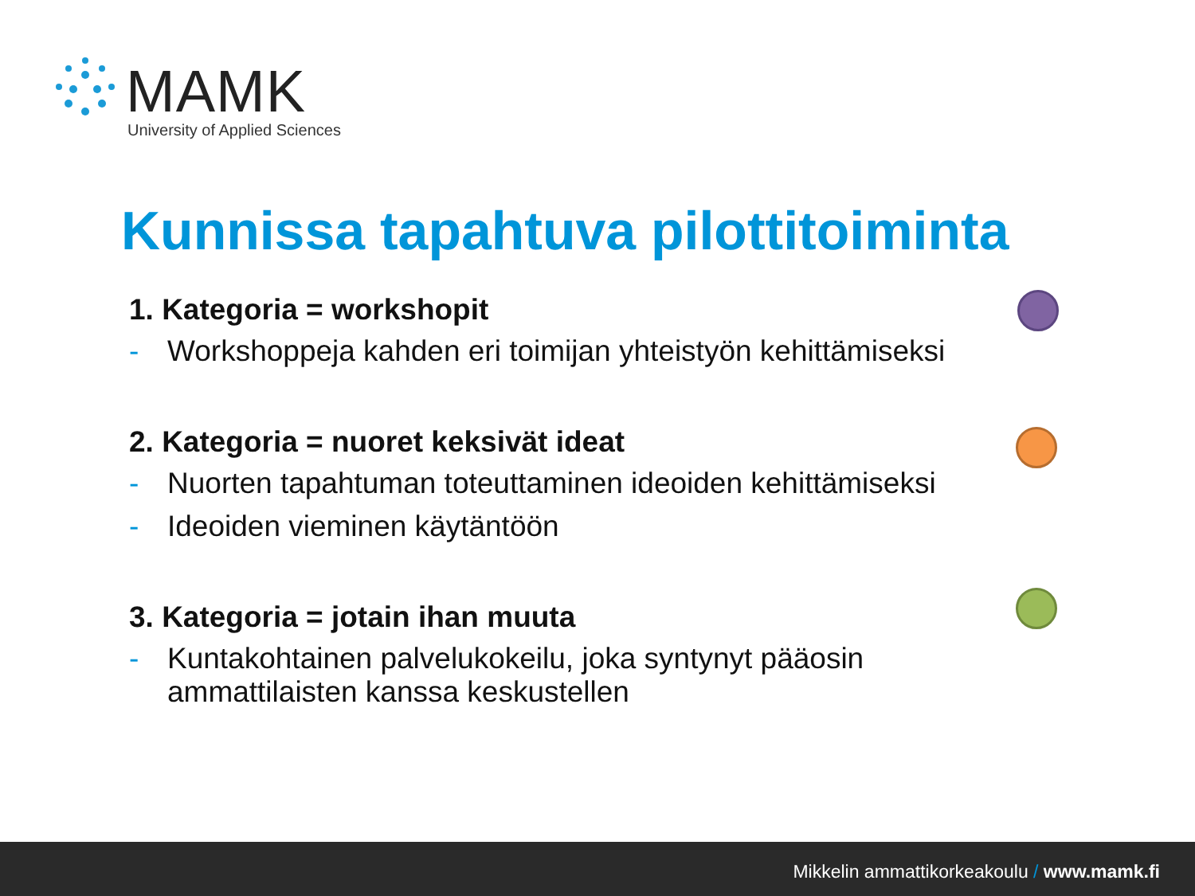MAMK
University of Applied Sciences
Kunnissa tapahtuva pilottitoiminta
1. Kategoria = workshopit
- Workshoppeja kahden eri toimijan yhteistyön kehittämiseksi
2. Kategoria = nuoret keksivät ideat
- Nuorten tapahtuman toteuttaminen ideoiden kehittämiseksi
- Ideoiden vieminen käytäntöön
3. Kategoria = jotain ihan muuta
- Kuntakohtainen palvelukokeilu, joka syntynyt pääosin ammattilaisten kanssa keskustellen
Mikkelin ammattikorkeakoulu / www.mamk.fi